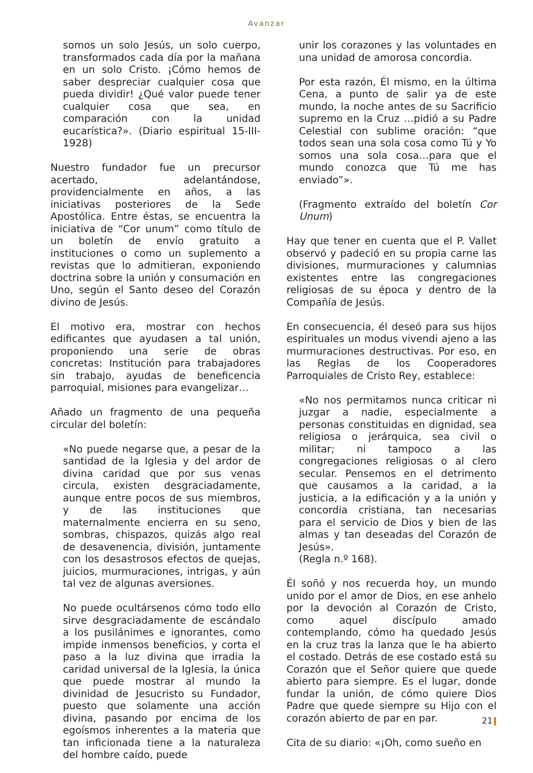Avanzar
somos un solo Jesús, un solo cuerpo, transformados cada día por la mañana en un solo Cristo. ¡Cómo hemos de saber despreciar cualquier cosa que pueda dividir! ¿Qué valor puede tener cualquier cosa que sea, en comparación con la unidad eucarística?». (Diario espiritual 15-III-1928)
Nuestro fundador fue un precursor acertado, adelantándose, providencialmente en años, a las iniciativas posteriores de la Sede Apostólica. Entre éstas, se encuentra la iniciativa de “Cor unum” como título de un boletín de envío gratuito a instituciones o como un suplemento a revistas que lo admitieran, exponiendo doctrina sobre la unión y consumación en Uno, según el Santo deseo del Corazón divino de Jesús.
El motivo era, mostrar con hechos edificantes que ayudasen a tal unión, proponiendo una serie de obras concretas: Institución para trabajadores sin trabajo, ayudas de beneficencia parroquial, misiones para evangelizar…
Añado un fragmento de una pequeña circular del boletín:
«No puede negarse que, a pesar de la santidad de la Iglesia y del ardor de divina caridad que por sus venas circula, existen desgraciadamente, aunque entre pocos de sus miembros, y de las instituciones que maternalmente encierra en su seno, sombras, chispazos, quizás algo real de desavenencia, división, juntamente con los desastrosos efectos de quejas, juicios, murmuraciones, intrigas, y aún tal vez de algunas aversiones.
No puede ocultársenos cómo todo ello sirve desgraciadamente de escándalo a los pusilánimes e ignorantes, como impide inmensos beneficios, y corta el paso a la luz divina que irradia la caridad universal de la Iglesia, la única que puede mostrar al mundo la divinidad de Jesucristo su Fundador, puesto que solamente una acción divina, pasando por encima de los egoísmos inherentes a la materia que tan inficionada tiene a la naturaleza del hombre caído, puede
unir los corazones y las voluntades en una unidad de amorosa concordia.
Por esta razón, Él mismo, en la última Cena, a punto de salir ya de este mundo, la noche antes de su Sacrificio supremo en la Cruz …pidió a su Padre Celestial con sublime oración: “que todos sean una sola cosa como Tú y Yo somos una sola cosa…para que el mundo conozca que Tú me has enviado”».
(Fragmento extraído del boletín Cor Unum)
Hay que tener en cuenta que el P. Vallet observó y padeció en su propia carne las divisiones, murmuraciones y calumnias existentes entre las congregaciones religiosas de su época y dentro de la Compañía de Jesús.
En consecuencia, él deseó para sus hijos espirituales un modus vivendi ajeno a las murmuraciones destructivas. Por eso, en las Reglas de los Cooperadores Parroquiales de Cristo Rey, establece:
«No nos permitamos nunca criticar ni juzgar a nadie, especialmente a personas constituidas en dignidad, sea religiosa o jerárquica, sea civil o militar; ni tampoco a las congregaciones religiosas o al clero secular. Pensemos en el detrimento que causamos a la caridad, a la justicia, a la edificación y a la unión y concordia cristiana, tan necesarias para el servicio de Dios y bien de las almas y tan deseadas del Corazón de Jesús».
(Regla n.º 168).
Él soñó y nos recuerda hoy, un mundo unido por el amor de Dios, en ese anhelo por la devoción al Corazón de Cristo, como aquel discípulo amado contemplando, cómo ha quedado Jesús en la cruz tras la lanza que le ha abierto el costado. Detrás de ese costado está su Corazón que el Señor quiere que quede abierto para siempre. Es el lugar, donde fundar la unión, de cómo quiere Dios Padre que quede siempre su Hijo con el corazón abierto de par en par.
Cita de su diario: «¡Oh, como sueño en
21